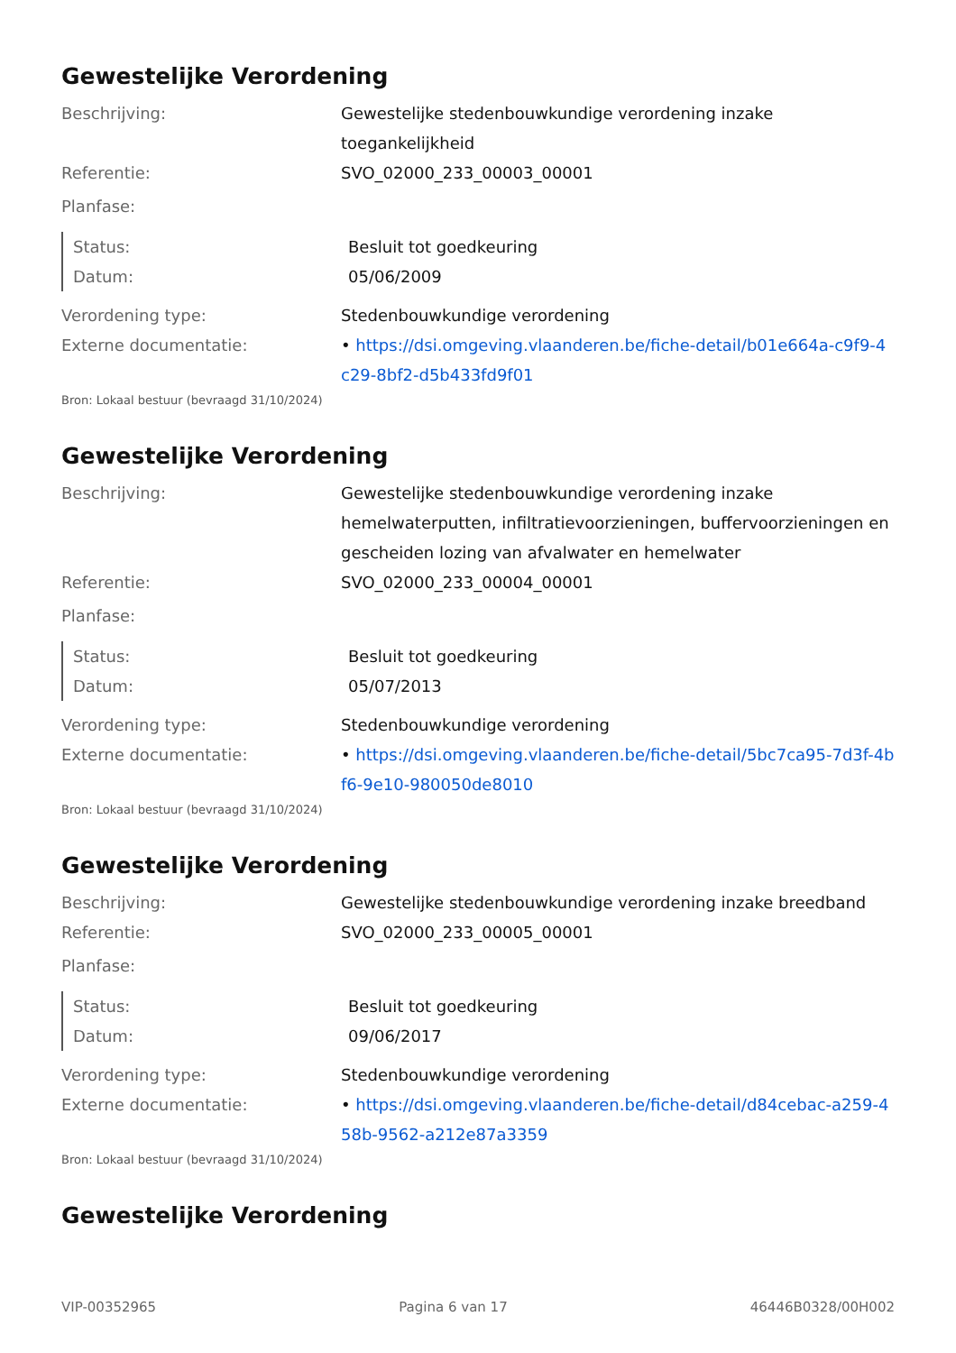Gewestelijke Verordening
Beschrijving: Gewestelijke stedenbouwkundige verordening inzake toegankelijkheid
Referentie: SVO_02000_233_00003_00001
Planfase:
Status: Besluit tot goedkeuring
Datum: 05/06/2009
Verordening type: Stedenbouwkundige verordening
Externe documentatie: • https://dsi.omgeving.vlaanderen.be/fiche-detail/b01e664a-c9f9-4c29-8bf2-d5b433fd9f01
Bron: Lokaal bestuur (bevraagd 31/10/2024)
Gewestelijke Verordening
Beschrijving: Gewestelijke stedenbouwkundige verordening inzake hemelwaterputten, infiltratievoorzieningen, buffervoorzieningen en gescheiden lozing van afvalwater en hemelwater
Referentie: SVO_02000_233_00004_00001
Planfase:
Status: Besluit tot goedkeuring
Datum: 05/07/2013
Verordening type: Stedenbouwkundige verordening
Externe documentatie: • https://dsi.omgeving.vlaanderen.be/fiche-detail/5bc7ca95-7d3f-4bf6-9e10-980050de8010
Bron: Lokaal bestuur (bevraagd 31/10/2024)
Gewestelijke Verordening
Beschrijving: Gewestelijke stedenbouwkundige verordening inzake breedband
Referentie: SVO_02000_233_00005_00001
Planfase:
Status: Besluit tot goedkeuring
Datum: 09/06/2017
Verordening type: Stedenbouwkundige verordening
Externe documentatie: • https://dsi.omgeving.vlaanderen.be/fiche-detail/d84cebac-a259-458b-9562-a212e87a3359
Bron: Lokaal bestuur (bevraagd 31/10/2024)
Gewestelijke Verordening
VIP-00352965 Pagina 6 van 17 46446B0328/00H002